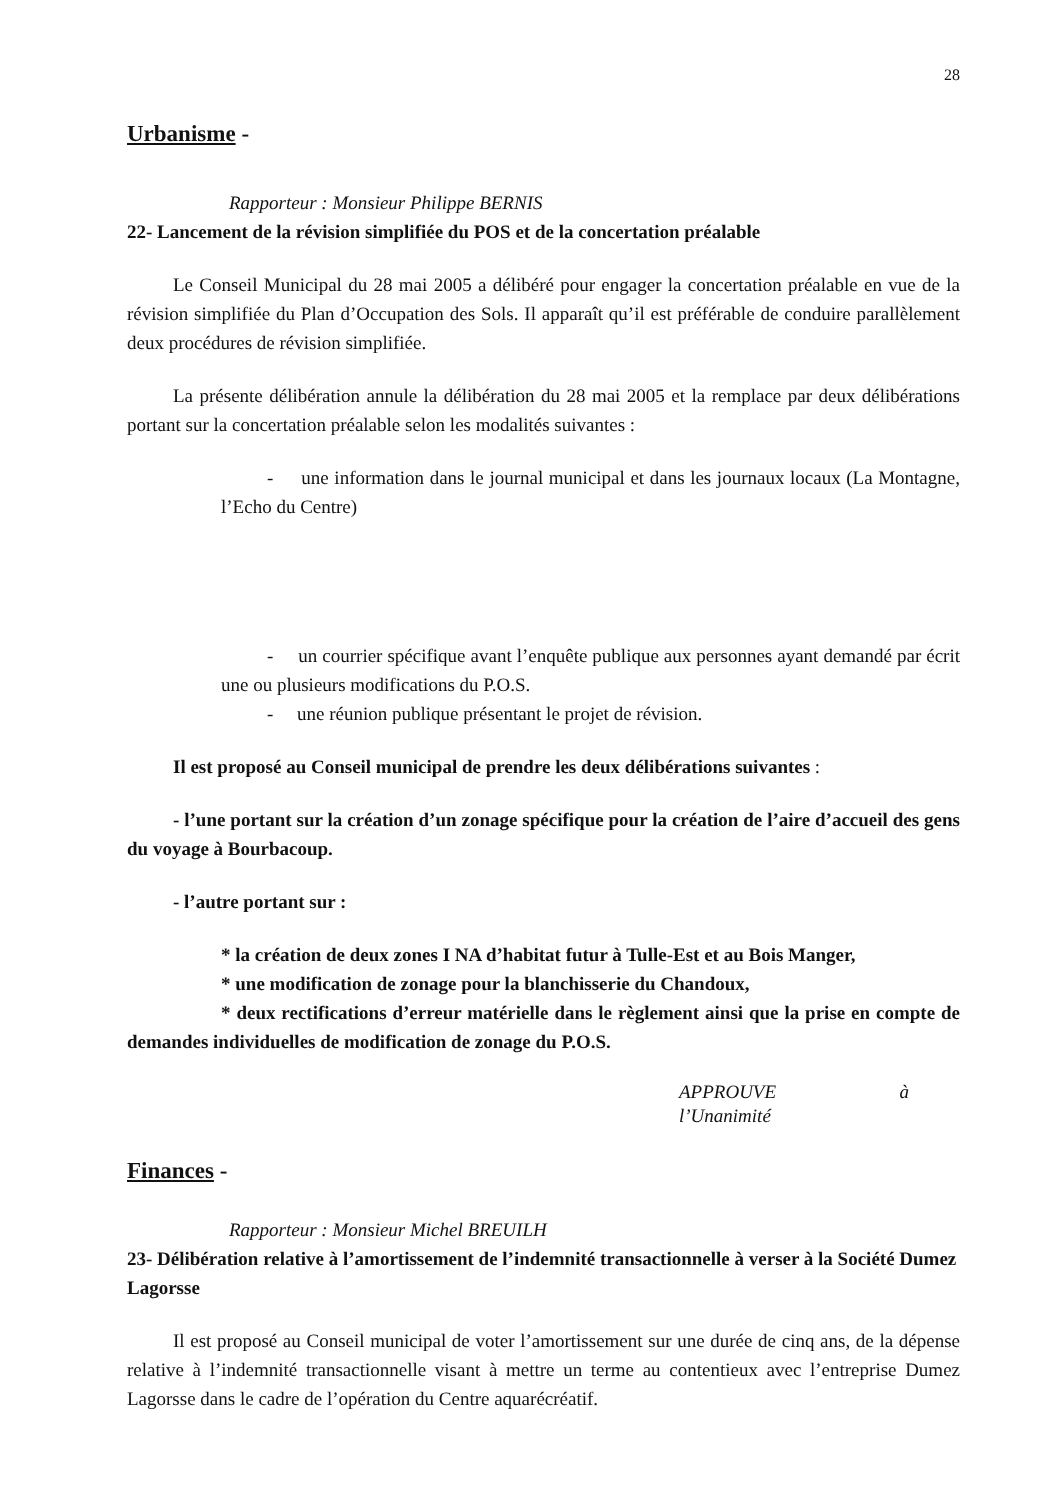28
Urbanisme -
Rapporteur : Monsieur Philippe BERNIS
22- Lancement de la révision simplifiée du POS et de la concertation préalable
Le Conseil Municipal du 28 mai 2005 a délibéré pour engager la concertation préalable en vue de la révision simplifiée du Plan d’Occupation des Sols. Il apparaît qu’il est préférable de conduire parallèlement deux procédures de révision simplifiée.
La présente délibération annule la délibération du 28 mai 2005 et la remplace par deux délibérations portant sur la concertation préalable selon les modalités suivantes :
- une information dans le journal municipal et dans les journaux locaux (La Montagne, l’Echo du Centre)
- un courrier spécifique avant l’enquête publique aux personnes ayant demandé par écrit une ou plusieurs modifications du P.O.S.
- une réunion publique présentant le projet de révision.
Il est proposé au Conseil municipal de prendre les deux délibérations suivantes :
- l’une portant sur la création d’un zonage spécifique pour la création de l’aire d’accueil des gens du voyage à Bourbacoup.
- l’autre portant sur :
* la création de deux zones I NA d’habitat futur à Tulle-Est et au Bois Manger,
* une modification de zonage pour la blanchisserie du Chandoux,
* deux rectifications d’erreur matérielle dans le règlement ainsi que la prise en compte de demandes individuelles de modification de zonage du P.O.S.
APPROUVE à
l’Unanimité
Finances -
Rapporteur : Monsieur Michel BREUILH
23- Délibération relative à l’amortissement de l’indemnité transactionnelle à verser à la Société Dumez Lagorsse
Il est proposé au Conseil municipal de voter l’amortissement sur une durée de cinq ans, de la dépense relative à l’indemnité transactionnelle visant à mettre un terme au contentieux avec l’entreprise Dumez Lagorsse dans le cadre de l’opération du Centre aquarécréatif.